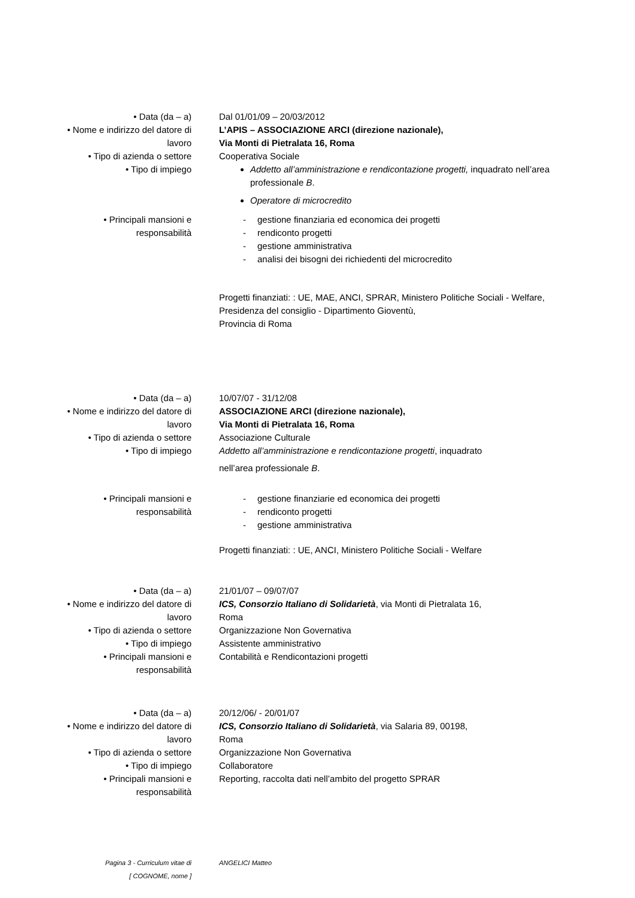| • Data (da – a) | Dal 01/01/09 – 20/03/2012 |
| • Nome e indirizzo del datore di lavoro | L’APIS – ASSOCIAZIONE ARCI (direzione nazionale), Via Monti di Pietralata 16, Roma |
| • Tipo di azienda o settore | Cooperativa Sociale |
| • Tipo di impiego | Addetto all’amministrazione e rendicontazione progetti, inquadrato nell’area professionale B . Operatore di microcredito |
| • Principali mansioni e responsabilità | - gestione finanziaria ed economica dei progetti - rendiconto progetti - gestione amministrativa - analisi dei bisogni dei richiedenti del microcredito Progetti finanziati: : UE, MAE, ANCI, SPRAR, Ministero Politiche Sociali - Welfare, Presidenza del consiglio - Dipartimento Gioventù, Provincia di Roma |
| • Data (da – a) | 10/07/07 - 31/12/08 |
| • Nome e indirizzo del datore di lavoro | ASSOCIAZIONE ARCI (direzione nazionale), Via Monti di Pietralata 16, Roma |
| • Tipo di azienda o settore | Associazione Culturale |
| • Tipo di impiego | Addetto all’amministrazione e rendicontazione progetti , inquadrato nell’area professionale B . |
| • Principali mansioni e responsabilità | - gestione finanziarie ed economica dei progetti - rendiconto progetti - gestione amministrativa Progetti finanziati: : UE, ANCI, Ministero Politiche Sociali - Welfare |
| • Data (da – a) | 21/01/07 – 09/07/07 |
| • Nome e indirizzo del datore di lavoro | ICS, Consorzio Italiano di Solidarietà , via Monti di Pietralata 16, Roma |
| • Tipo di azienda o settore | Organizzazione Non Governativa |
| • Tipo di impiego | Assistente amministrativo |
| • Principali mansioni e responsabilità | Contabilità e Rendicontazioni progetti |
| • Data (da – a) | 20/12/06/ - 20/01/07 |
| • Nome e indirizzo del datore di lavoro | ICS, Consorzio Italiano di Solidarietà , via Salaria 89, 00198, Roma |
| • Tipo di azienda o settore | Organizzazione Non Governativa |
| • Tipo di impiego | Collaboratore |
| • Principali mansioni e responsabilità | Reporting, raccolta dati nell’ambito del progetto SPRAR |
| Pagina 3 - Curriculum vitae di [ COGNOME, nome ] | ANGELICI Matteo |